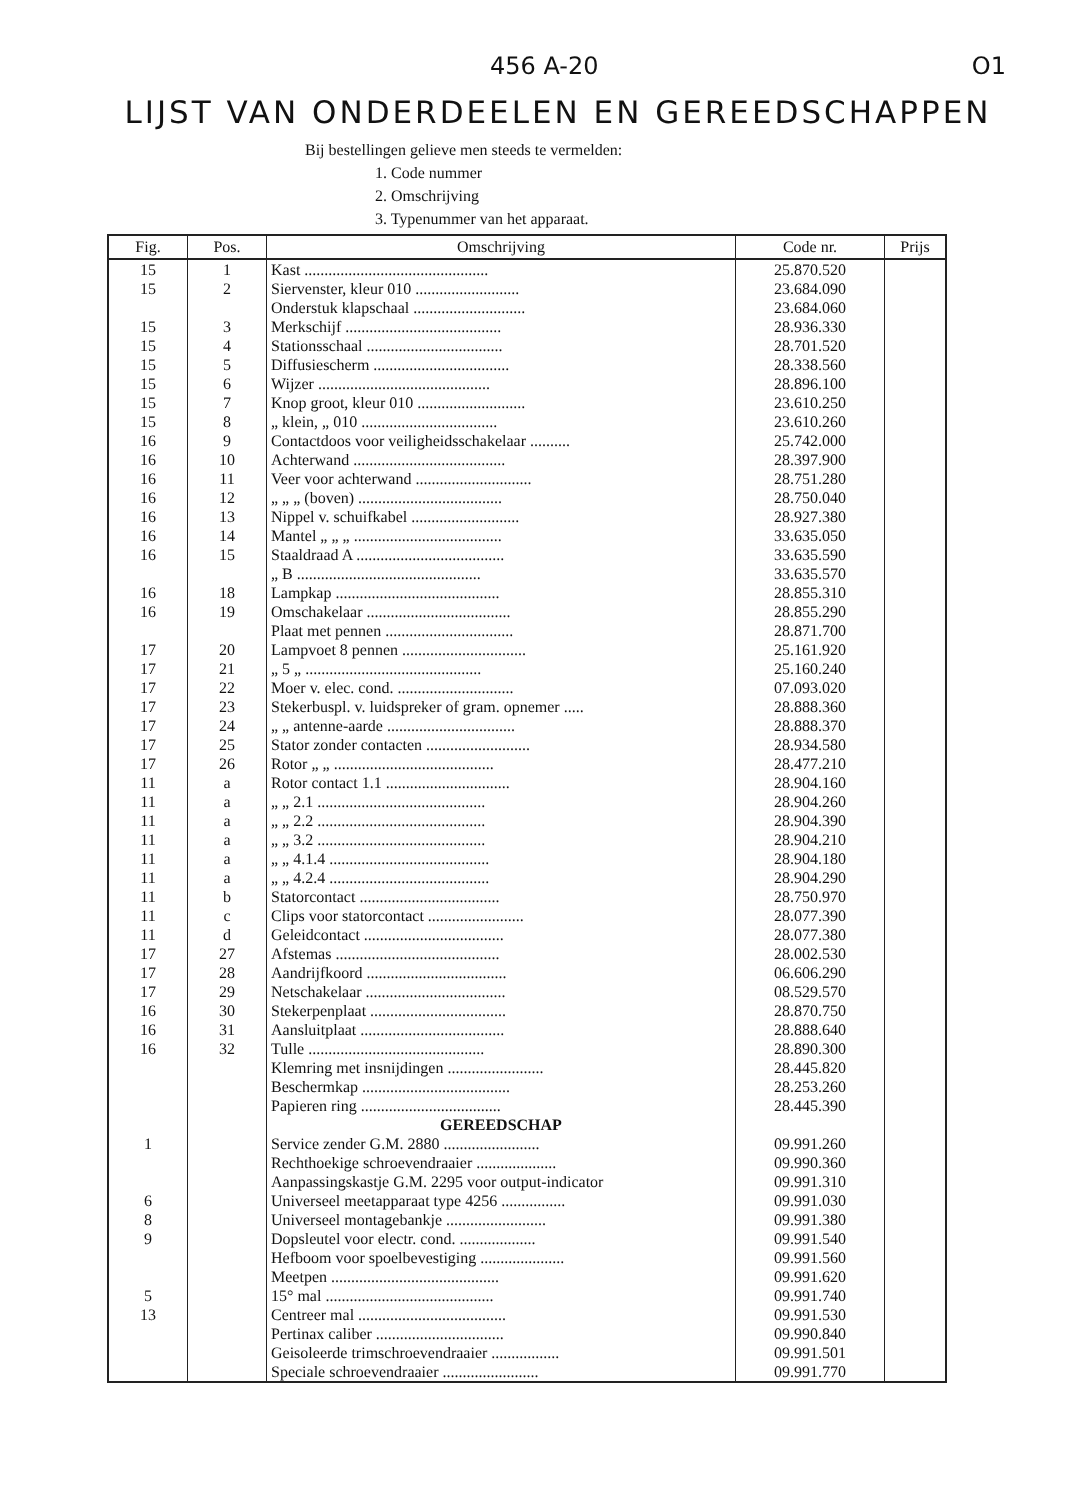456 A-20 O1
LIJST VAN ONDERDEELEN EN GEREEDSCHAPPEN
Bij bestellingen gelieve men steeds te vermelden:
1. Code nummer
2. Omschrijving
3. Typenummer van het apparaat.
| Fig. | Pos. | Omschrijving | Code nr. | Prijs |
| --- | --- | --- | --- | --- |
| 15 | 1 | Kast .............................................. | 25.870.520 | |
| 15 | 2 | Siervenster, kleur 010 .......................... | 23.684.090 | |
| | | Onderstuk klapschaal ............................ | 23.684.060 | |
| 15 | 3 | Merkschijf ....................................... | 28.936.330 | |
| 15 | 4 | Stationsschaal .................................. | 28.701.520 | |
| 15 | 5 | Diffusiescherm .................................. | 28.338.560 | |
| 15 | 6 | Wijzer ........................................... | 28.896.100 | |
| 15 | 7 | Knop groot, kleur 010 ........................... | 23.610.250 | |
| 15 | 8 | „ klein, „ 010 .................................. | 23.610.260 | |
| 16 | 9 | Contactdoos voor veiligheidsschakelaar .......... | 25.742.000 | |
| 16 | 10 | Achterwand ...................................... | 28.397.900 | |
| 16 | 11 | Veer voor achterwand ............................. | 28.751.280 | |
| 16 | 12 | „ „ „ (boven) .................................... | 28.750.040 | |
| 16 | 13 | Nippel v. schuifkabel ........................... | 28.927.380 | |
| 16 | 14 | Mantel „ „ „ ..................................... | 33.635.050 | |
| 16 | 15 | Staaldraad A ..................................... | 33.635.590 | |
| | | „ B .............................................. | 33.635.570 | |
| 16 | 18 | Lampkap ......................................... | 28.855.310 | |
| 16 | 19 | Omschakelaar .................................... | 28.855.290 | |
| | | Plaat met pennen ................................ | 28.871.700 | |
| 17 | 20 | Lampvoet 8 pennen ............................... | 25.161.920 | |
| 17 | 21 | „ 5 „ ............................................ | 25.160.240 | |
| 17 | 22 | Moer v. elec. cond. ............................. | 07.093.020 | |
| 17 | 23 | Stekerbuspl. v. luidspreker of gram. opnemer ..... | 28.888.360 | |
| 17 | 24 | „ „ antenne-aarde ................................ | 28.888.370 | |
| 17 | 25 | Stator zonder contacten .......................... | 28.934.580 | |
| 17 | 26 | Rotor „ „ ........................................ | 28.477.210 | |
| 11 | a | Rotor contact 1.1 ............................... | 28.904.160 | |
| 11 | a | „ „ 2.1 .......................................... | 28.904.260 | |
| 11 | a | „ „ 2.2 .......................................... | 28.904.390 | |
| 11 | a | „ „ 3.2 .......................................... | 28.904.210 | |
| 11 | a | „ „ 4.1.4 ........................................ | 28.904.180 | |
| 11 | a | „ „ 4.2.4 ........................................ | 28.904.290 | |
| 11 | b | Statorcontact ................................... | 28.750.970 | |
| 11 | c | Clips voor statorcontact ........................ | 28.077.390 | |
| 11 | d | Geleidcontact ................................... | 28.077.380 | |
| 17 | 27 | Afstemas ......................................... | 28.002.530 | |
| 17 | 28 | Aandrijfkoord ................................... | 06.606.290 | |
| 17 | 29 | Netschakelaar ................................... | 08.529.570 | |
| 16 | 30 | Stekerpenplaat .................................. | 28.870.750 | |
| 16 | 31 | Aansluitplaat .................................... | 28.888.640 | |
| 16 | 32 | Tulle ............................................ | 28.890.300 | |
| | | Klemring met insnijdingen ........................ | 28.445.820 | |
| | | Beschermkap ..................................... | 28.253.260 | |
| | | Papieren ring ................................... | 28.445.390 | |
| | | GEREEDSCHAP | | |
| 1 | | Service zender G.M. 2880 ........................ | 09.991.260 | |
| | | Rechthoekige schroevendraaier .................... | 09.990.360 | |
| | | Aanpassingskastje G.M. 2295 voor output-indicator | 09.991.310 | |
| 6 | | Universeel meetapparaat type 4256 ................ | 09.991.030 | |
| 8 | | Universeel montagebankje ......................... | 09.991.380 | |
| 9 | | Dopsleutel voor electr. cond. ................... | 09.991.540 | |
| | | Hefboom voor spoelbevestiging ..................... | 09.991.560 | |
| | | Meetpen .......................................... | 09.991.620 | |
| 5 | | 15° mal .......................................... | 09.991.740 | |
| 13 | | Centreer mal ..................................... | 09.991.530 | |
| | | Pertinax caliber ................................ | 09.990.840 | |
| | | Geisoleerde trimschroevendraaier ................. | 09.991.501 | |
| | | Speciale schroevendraaier ........................ | 09.991.770 | |